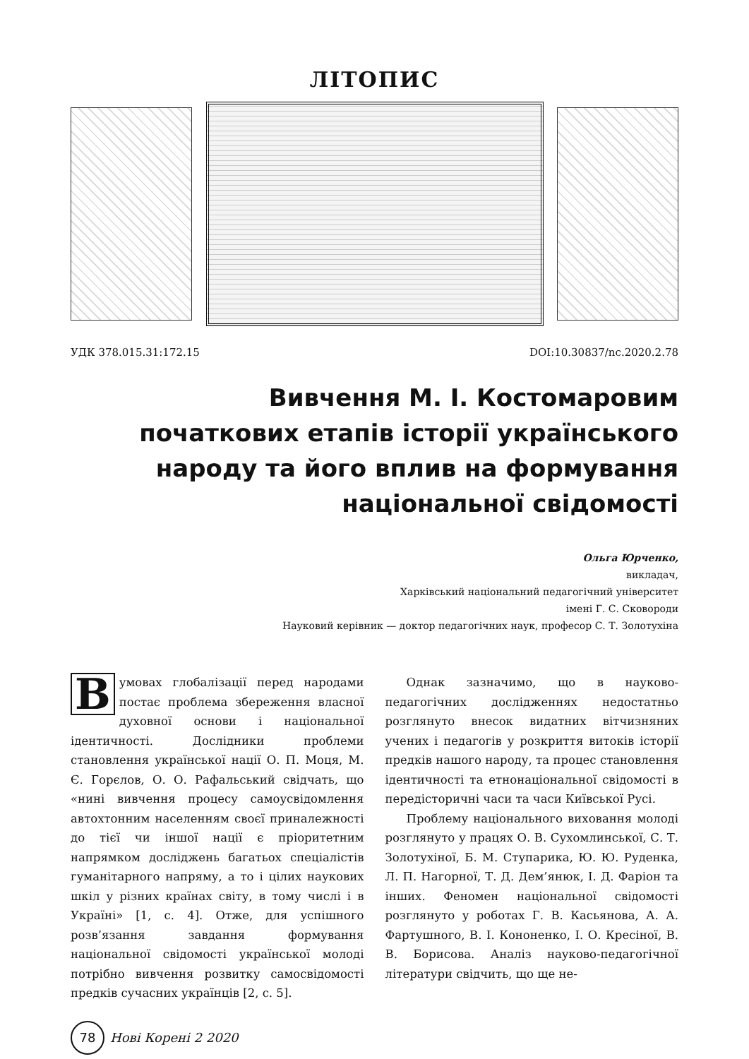ЛІТОПИС
УДК 378.015.31:172.15 DOI:10.30837/nc.2020.2.78
Вивчення М. І. Костомаровим початкових етапів історії українського народу та його вплив на формування національної свідомості
Ольга Юрченко,
викладач,
Харківський національний педагогічний університет
імені Г. С. Сковороди
Науковий керівник — доктор педагогічних наук, професор С. Т. Золотухіна
В умовах глобалізації перед народами постає проблема збереження власної духовної основи і національної ідентичності. Дослідники проблеми становлення української нації О. П. Моця, М. Є. Горєлов, О. О. Рафальський свідчать, що «нині вивчення процесу самоусвідомлення автохтонним населенням своєї приналежності до тієї чи іншої нації є пріоритетним напрямком досліджень багатьох спеціалістів гуманітарного напряму, а то і цілих наукових шкіл у різних країнах світу, в тому числі і в Україні» [1, с. 4]. Отже, для успішного розв’язання завдання формування національної свідомості української молоді потрібно вивчення розвитку самосвідомості предків сучасних українців [2, с. 5].
Однак зазначимо, що в науково-педагогічних дослідженнях недостатньо розглянуто внесок видатних вітчизняних учених і педагогів у розкриття витоків історії предків нашого народу, та процес становлення ідентичності та етнонаціональної свідомості в передісторичні часи та часи Київської Русі.
Проблему національного виховання молоді розглянуто у працях О. В. Сухомлинської, С. Т. Золотухіної, Б. М. Ступарика, Ю. Ю. Руденка, Л. П. Нагорної, Т. Д. Дем’янюк, І. Д. Фаріон та інших. Феномен національної свідомості розглянуто у роботах Г. В. Касьянова, А. А. Фартушного, В. І. Кононенко, І. О. Кресіної, В. В. Борисова. Аналіз науково-педагогічної літератури свідчить, що ще не-
78 Нові Коренi 2 2020